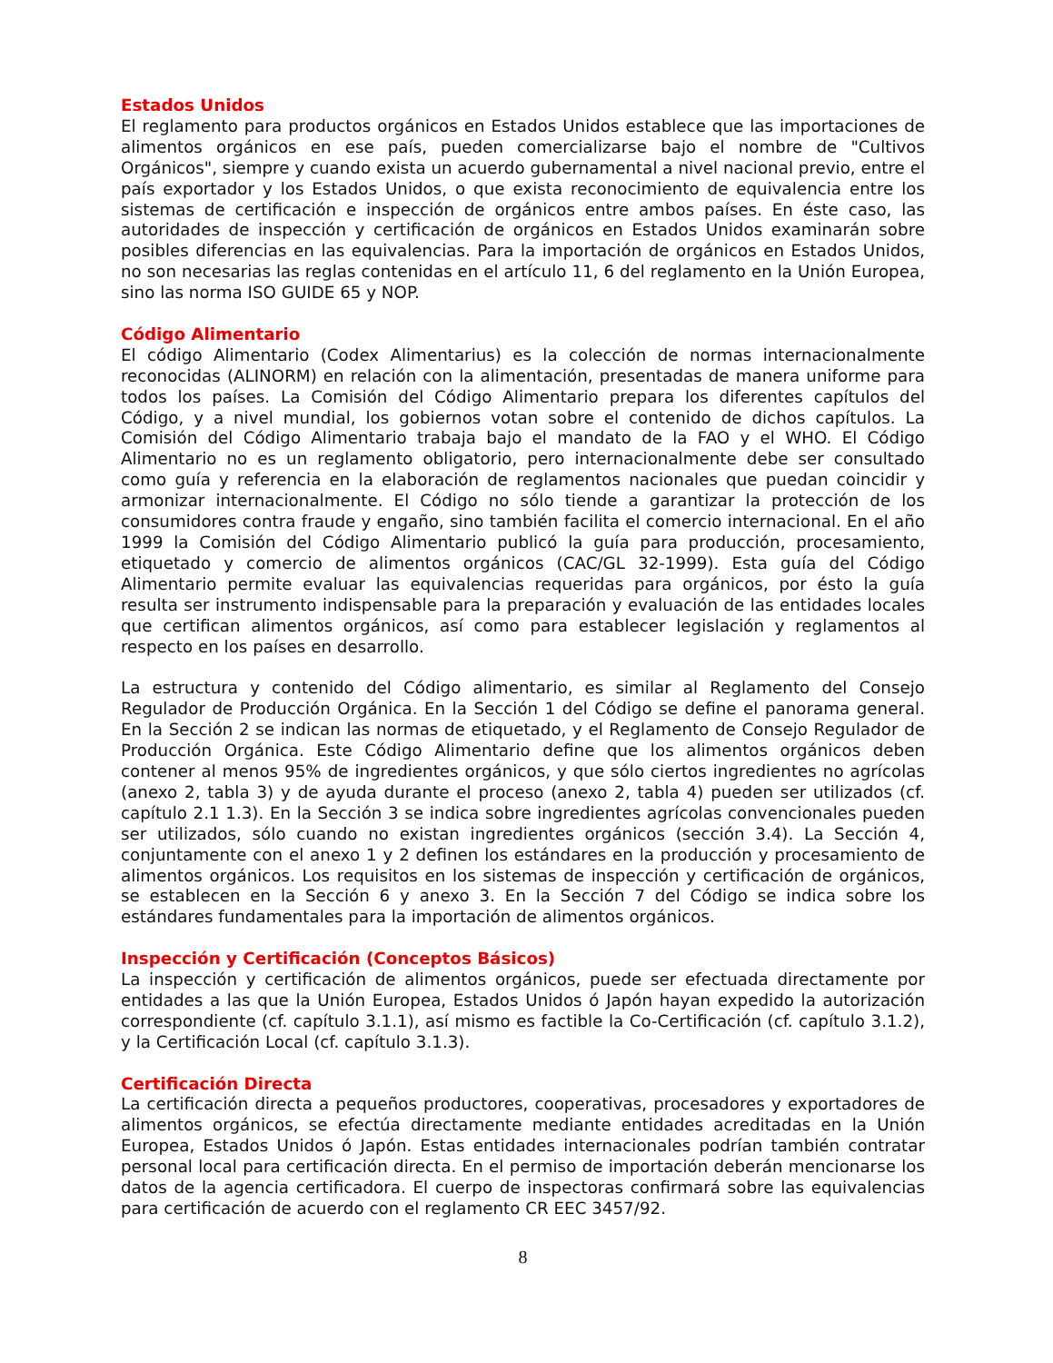Estados Unidos
El reglamento para productos orgánicos en Estados Unidos establece que las importaciones de alimentos orgánicos en ese país, pueden comercializarse bajo el nombre de "Cultivos Orgánicos", siempre y cuando exista un acuerdo gubernamental a nivel nacional previo, entre el país exportador y los Estados Unidos, o que exista reconocimiento de equivalencia entre los sistemas de certificación e inspección de orgánicos entre ambos países. En éste caso, las autoridades de inspección y certificación de orgánicos en Estados Unidos examinarán sobre posibles diferencias en las equivalencias. Para la importación de orgánicos en Estados Unidos, no son necesarias las reglas contenidas en el artículo 11, 6 del reglamento en la Unión Europea, sino las norma ISO GUIDE 65 y NOP.
Código Alimentario
El código Alimentario (Codex Alimentarius) es la colección de normas internacionalmente reconocidas (ALINORM) en relación con la alimentación, presentadas de manera uniforme para todos los países. La Comisión del Código Alimentario prepara los diferentes capítulos del Código, y a nivel mundial, los gobiernos votan sobre el contenido de dichos capítulos. La Comisión del Código Alimentario trabaja bajo el mandato de la FAO y el WHO. El Código Alimentario no es un reglamento obligatorio, pero internacionalmente debe ser consultado como guía y referencia en la elaboración de reglamentos nacionales que puedan coincidir y armonizar internacionalmente. El Código no sólo tiende a garantizar la protección de los consumidores contra fraude y engaño, sino también facilita el comercio internacional. En el año 1999 la Comisión del Código Alimentario publicó la guía para producción, procesamiento, etiquetado y comercio de alimentos orgánicos (CAC/GL 32-1999). Esta guía del Código Alimentario permite evaluar las equivalencias requeridas para orgánicos, por ésto la guía resulta ser instrumento indispensable para la preparación y evaluación de las entidades locales que certifican alimentos orgánicos, así como para establecer legislación y reglamentos al respecto en los países en desarrollo.
La estructura y contenido del Código alimentario, es similar al Reglamento del Consejo Regulador de Producción Orgánica. En la Sección 1 del Código se define el panorama general. En la Sección 2 se indican las normas de etiquetado, y el Reglamento de Consejo Regulador de Producción Orgánica. Este Código Alimentario define que los alimentos orgánicos deben contener al menos 95% de ingredientes orgánicos, y que sólo ciertos ingredientes no agrícolas (anexo 2, tabla 3) y de ayuda durante el proceso (anexo 2, tabla 4) pueden ser utilizados (cf. capítulo 2.1 1.3). En la Sección 3 se indica sobre ingredientes agrícolas convencionales pueden ser utilizados, sólo cuando no existan ingredientes orgánicos (sección 3.4). La Sección 4, conjuntamente con el anexo 1 y 2 definen los estándares en la producción y procesamiento de alimentos orgánicos. Los requisitos en los sistemas de inspección y certificación de orgánicos, se establecen en la Sección 6 y anexo 3. En la Sección 7 del Código se indica sobre los estándares fundamentales para la importación de alimentos orgánicos.
Inspección y Certificación (Conceptos Básicos)
La inspección y certificación de alimentos orgánicos, puede ser efectuada directamente por entidades a las que la Unión Europea, Estados Unidos ó Japón hayan expedido la autorización correspondiente (cf. capítulo 3.1.1), así mismo es factible la Co-Certificación (cf. capítulo 3.1.2), y la Certificación Local (cf. capítulo 3.1.3).
Certificación Directa
La certificación directa a pequeños productores, cooperativas, procesadores y exportadores de alimentos orgánicos, se efectúa directamente mediante entidades acreditadas en la Unión Europea, Estados Unidos ó Japón. Estas entidades internacionales podrían también contratar personal local para certificación directa. En el permiso de importación deberán mencionarse los datos de la agencia certificadora. El cuerpo de inspectoras confirmará sobre las equivalencias para certificación de acuerdo con el reglamento CR EEC 3457/92.
8